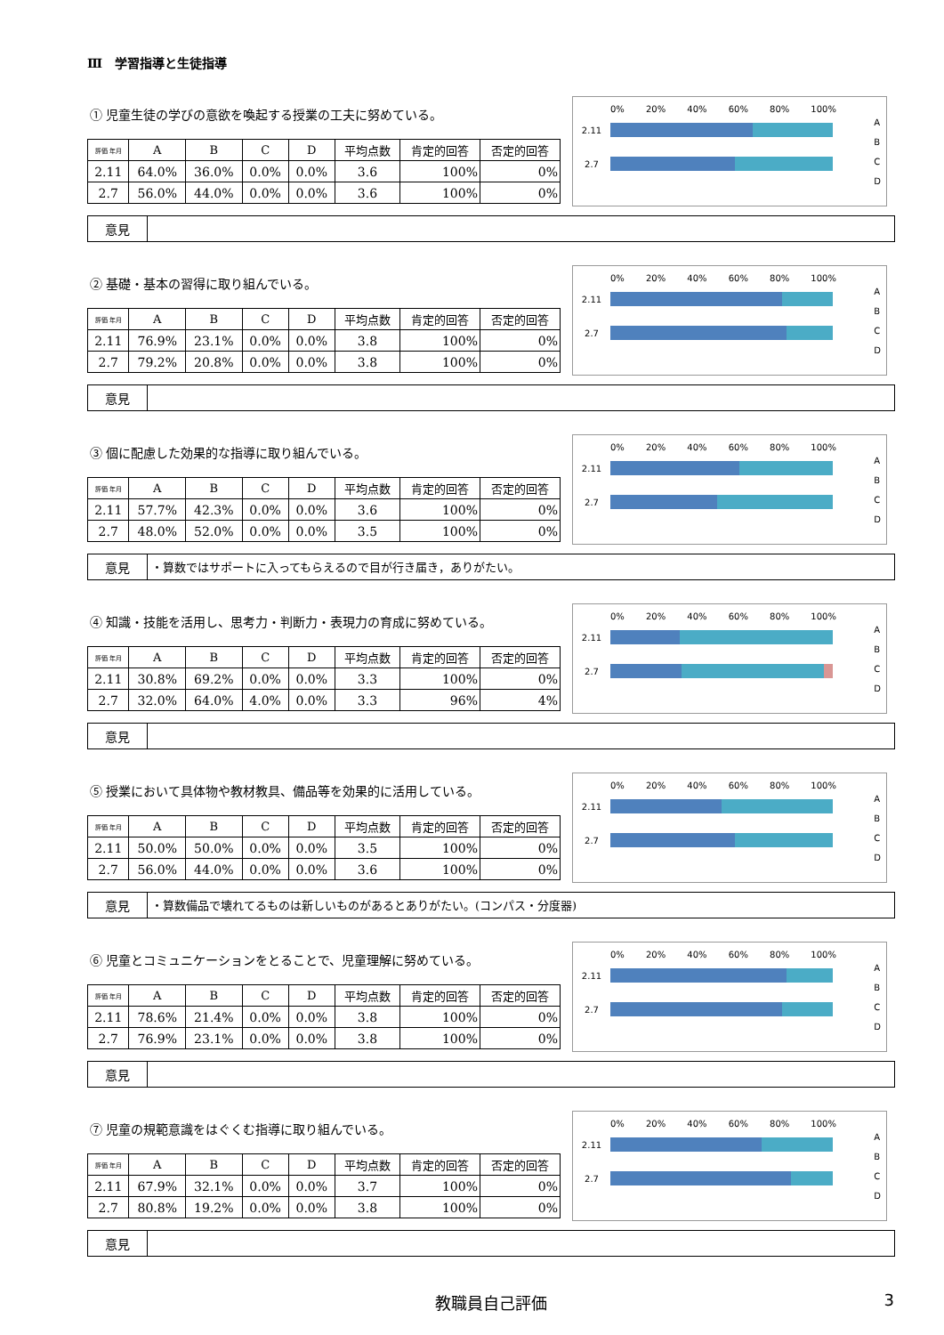Ⅲ　学習指導と生徒指導
① 児童生徒の学びの意欲を喚起する授業の工夫に努めている。
| 評価 年月 | A | B | C | D | 平均点数 | 肯定的回答 | 否定的回答 |
| --- | --- | --- | --- | --- | --- | --- | --- |
| 2.11 | 64.0% | 36.0% | 0.0% | 0.0% | 3.6 | 100% | 0% |
| 2.7 | 56.0% | 44.0% | 0.0% | 0.0% | 3.6 | 100% | 0% |
0% 20% 40% 60% 80% 100%
2.11
2.7
A
B
C
D
意見
② 基礎・基本の習得に取り組んでいる。
| 評価 年月 | A | B | C | D | 平均点数 | 肯定的回答 | 否定的回答 |
| --- | --- | --- | --- | --- | --- | --- | --- |
| 2.11 | 76.9% | 23.1% | 0.0% | 0.0% | 3.8 | 100% | 0% |
| 2.7 | 79.2% | 20.8% | 0.0% | 0.0% | 3.8 | 100% | 0% |
0% 20% 40% 60% 80% 100%
2.11
2.7
A
B
C
D
意見
③ 個に配慮した効果的な指導に取り組んでいる。
| 評価 年月 | A | B | C | D | 平均点数 | 肯定的回答 | 否定的回答 |
| --- | --- | --- | --- | --- | --- | --- | --- |
| 2.11 | 57.7% | 42.3% | 0.0% | 0.0% | 3.6 | 100% | 0% |
| 2.7 | 48.0% | 52.0% | 0.0% | 0.0% | 3.5 | 100% | 0% |
0% 20% 40% 60% 80% 100%
2.11
2.7
A
B
C
D
意見 ・算数ではサポートに入ってもらえるので目が行き届き，ありがたい。
④ 知識・技能を活用し、思考力・判断力・表現力の育成に努めている。
| 評価 年月 | A | B | C | D | 平均点数 | 肯定的回答 | 否定的回答 |
| --- | --- | --- | --- | --- | --- | --- | --- |
| 2.11 | 30.8% | 69.2% | 0.0% | 0.0% | 3.3 | 100% | 0% |
| 2.7 | 32.0% | 64.0% | 4.0% | 0.0% | 3.3 | 96% | 4% |
0% 20% 40% 60% 80% 100%
2.11
2.7
A
B
C
D
意見
⑤ 授業において具体物や教材教具、備品等を効果的に活用している。
| 評価 年月 | A | B | C | D | 平均点数 | 肯定的回答 | 否定的回答 |
| --- | --- | --- | --- | --- | --- | --- | --- |
| 2.11 | 50.0% | 50.0% | 0.0% | 0.0% | 3.5 | 100% | 0% |
| 2.7 | 56.0% | 44.0% | 0.0% | 0.0% | 3.6 | 100% | 0% |
0% 20% 40% 60% 80% 100%
2.11
2.7
A
B
C
D
意見 ・算数備品で壊れてるものは新しいものがあるとありがたい。(コンパス・分度器)
⑥ 児童とコミュニケーションをとることで、児童理解に努めている。
| 評価 年月 | A | B | C | D | 平均点数 | 肯定的回答 | 否定的回答 |
| --- | --- | --- | --- | --- | --- | --- | --- |
| 2.11 | 78.6% | 21.4% | 0.0% | 0.0% | 3.8 | 100% | 0% |
| 2.7 | 76.9% | 23.1% | 0.0% | 0.0% | 3.8 | 100% | 0% |
0% 20% 40% 60% 80% 100%
2.11
2.7
A
B
C
D
意見
⑦ 児童の規範意識をはぐくむ指導に取り組んでいる。
| 評価 年月 | A | B | C | D | 平均点数 | 肯定的回答 | 否定的回答 |
| --- | --- | --- | --- | --- | --- | --- | --- |
| 2.11 | 67.9% | 32.1% | 0.0% | 0.0% | 3.7 | 100% | 0% |
| 2.7 | 80.8% | 19.2% | 0.0% | 0.0% | 3.8 | 100% | 0% |
0% 20% 40% 60% 80% 100%
2.11
2.7
A
B
C
D
意見
教職員自己評価 3